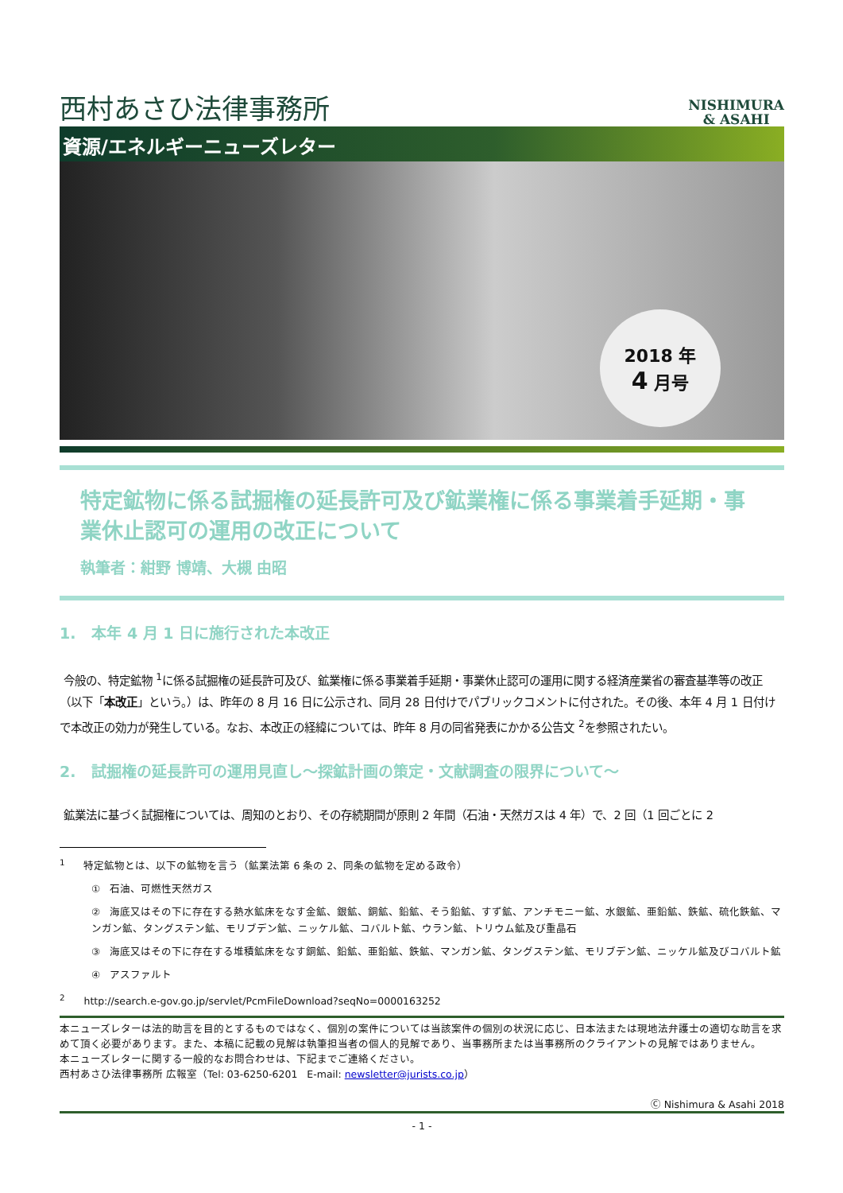西村あさひ法律事務所
NISHIMURA
& ASAHI
資源/エネルギーニューズレター
2018 年
4 月号
特定鉱物に係る試掘権の延長許可及び鉱業権に係る事業着手延期・事業休止認可の運用の改正について
執筆者：紺野 博靖、大槻 由昭
1. 本年 4 月 1 日に施行された本改正
今般の、特定鉱物 <sup>1</sup>に係る試掘権の延長許可及び、鉱業権に係る事業着手延期・事業休止認可の運用に関する経済産業省の審査基準等の改正（以下「本改正」という。）は、昨年の 8 月 16 日に公示され、同月 28 日付けでパブリックコメントに付された。その後、本年 4 月 1 日付けで本改正の効力が発生している。なお、本改正の経緯については、昨年 8 月の同省発表にかかる公告文 <sup>2</sup>を参照されたい。
2. 試掘権の延長許可の運用見直し～探鉱計画の策定・文献調査の限界について～
鉱業法に基づく試掘権については、周知のとおり、その存続期間が原則 2 年間（石油・天然ガスは 4 年）で、2 回（1 回ごとに 2
<sup>1</sup> 特定鉱物とは、以下の鉱物を言う（鉱業法第 6 条の 2、同条の鉱物を定める政令）
① 石油、可燃性天然ガス
② 海底又はその下に存在する熱水鉱床をなす金鉱、銀鉱、銅鉱、鉛鉱、そう鉛鉱、すず鉱、アンチモニー鉱、水銀鉱、亜鉛鉱、鉄鉱、硫化鉄鉱、マンガン鉱、タングステン鉱、モリブデン鉱、ニッケル鉱、コバルト鉱、ウラン鉱、トリウム鉱及び重晶石
③ 海底又はその下に存在する堆積鉱床をなす銅鉱、鉛鉱、亜鉛鉱、鉄鉱、マンガン鉱、タングステン鉱、モリブデン鉱、ニッケル鉱及びコバルト鉱
④ アスファルト
<sup>2</sup> http://search.e-gov.go.jp/servlet/PcmFileDownload?seqNo=0000163252
本ニューズレターは法的助言を目的とするものではなく、個別の案件については当該案件の個別の状況に応じ、日本法または現地法弁護士の適切な助言を求めて頂く必要があります。また、本稿に記載の見解は執筆担当者の個人的見解であり、当事務所または当事務所のクライアントの見解ではありません。
本ニューズレターに関する一般的なお問合わせは、下記までご連絡ください。
西村あさひ法律事務所 広報室（Tel: 03-6250-6201 E-mail: newsletter@jurists.co.jp）
Ⓒ Nishimura & Asahi 2018
- 1 -